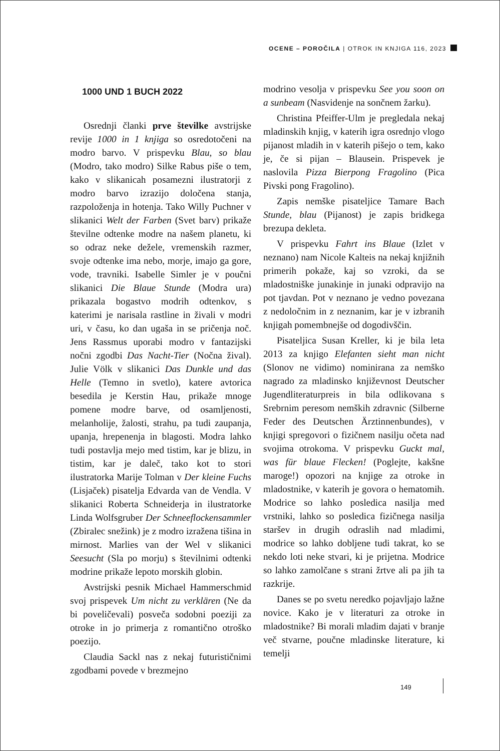OCENE – POROČILA | OTROK IN KNJIGA 116, 2023
1000 UND 1 BUCH 2022
Osrednji članki prve številke avstrijske revije 1000 in 1 knjiga so osredotočeni na modro barvo. V prispevku Blau, so blau (Modro, tako modro) Silke Rabus piše o tem, kako v slikanicah posamezni ilustratorji z modro barvo izrazijo določena stanja, razpoloženja in hotenja. Tako Willy Puchner v slikanici Welt der Farben (Svet barv) prikaže številne odtenke modre na našem planetu, ki so odraz neke dežele, vremenskih razmer, svoje odtenke ima nebo, morje, imajo ga gore, vode, travniki. Isabelle Simler je v poučni slikanici Die Blaue Stunde (Modra ura) prikazala bogastvo modrih odtenkov, s katerimi je narisala rastline in živali v modri uri, v času, ko dan ugaša in se pričenja noč. Jens Rassmus uporabi modro v fantazijski nočni zgodbi Das Nacht-Tier (Nočna žival). Julie Völk v slikanici Das Dunkle und das Helle (Temno in svetlo), katere avtorica besedila je Kerstin Hau, prikaže mnoge pomene modre barve, od osamljenosti, melanholije, žalosti, strahu, pa tudi zaupanja, upanja, hrepenenja in blagosti. Modra lahko tudi postavlja mejo med tistim, kar je blizu, in tistim, kar je daleč, tako kot to stori ilustratorka Marije Tolman v Der kleine Fuchs (Lisjaček) pisatelja Edvarda van de Vendla. V slikanici Roberta Schneiderja in ilustratorke Linda Wolfsgruber Der Schneeflockensammler (Zbiralec snežink) je z modro izražena tišina in mirnost. Marlies van der Wel v slikanici Seesucht (Sla po morju) s številnimi odtenki modrine prikaže lepoto morskih globin.
Avstrijski pesnik Michael Hammerschmid svoj prispevek Um nicht zu verklären (Ne da bi poveličevali) posveča sodobni poeziji za otroke in jo primerja z romantično otroško poezijo.
Claudia Sackl nas z nekaj futurističnimi zgodbami povede v brezmejno
modrino vesolja v prispevku See you soon on a sunbeam (Nasvidenje na sončnem žarku).
Christina Pfeiffer-Ulm je pregledala nekaj mladinskih knjig, v katerih igra osrednjo vlogo pijanost mladih in v katerih pišejo o tem, kako je, če si pijan – Blausein. Prispevek je naslovila Pizza Bierpong Fragolino (Pica Pivski pong Fragolino).
Zapis nemške pisateljice Tamare Bach Stunde, blau (Pijanost) je zapis bridkega brezupa dekleta.
V prispevku Fahrt ins Blaue (Izlet v neznano) nam Nicole Kalteis na nekaj knjižnih primerih pokaže, kaj so vzroki, da se mladostniške junakinje in junaki odpravijo na pot tjavdan. Pot v neznano je vedno povezana z nedoločnim in z neznanim, kar je v izbranih knjigah pomembnejše od dogodivščin.
Pisateljica Susan Kreller, ki je bila leta 2013 za knjigo Elefanten sieht man nicht (Slonov ne vidimo) nominirana za nemško nagrado za mladinsko književnost Deutscher Jugendliteraturpreis in bila odlikovana s Srebrnim peresom nemških zdravnic (Silberne Feder des Deutschen Ärztinnenbundes), v knjigi spregovori o fizičnem nasilju očeta nad svojima otrokoma. V prispevku Guckt mal, was für blaue Flecken! (Poglejte, kakšne maroge!) opozori na knjige za otroke in mladostnike, v katerih je govora o hematomih. Modrice so lahko posledica nasilja med vrstniki, lahko so posledica fizičnega nasilja staršev in drugih odraslih nad mladimi, modrice so lahko dobljene tudi takrat, ko se nekdo loti neke stvari, ki je prijetna. Modrice so lahko zamolčane s strani žrtve ali pa jih ta razkrije.
Danes se po svetu neredko pojavljajo lažne novice. Kako je v literaturi za otroke in mladostnike? Bi morali mladim dajati v branje več stvarne, poučne mladinske literature, ki temelji
149